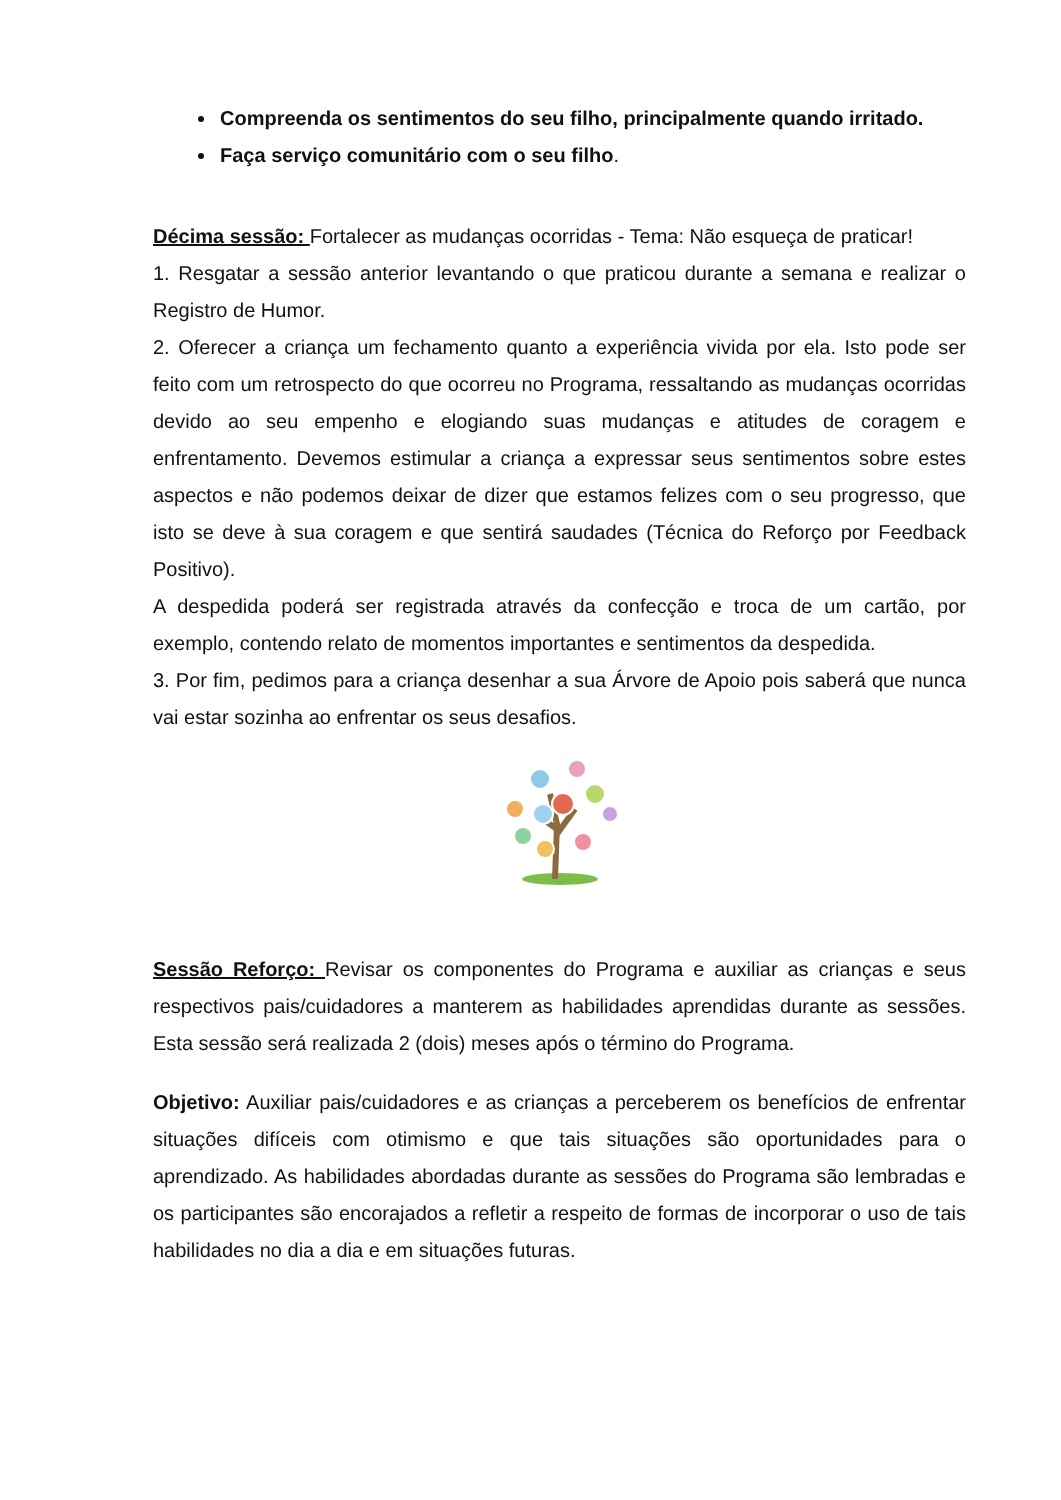Compreenda os sentimentos do seu filho, principalmente quando irritado.
Faça serviço comunitário com o seu filho.
Décima sessão: Fortalecer as mudanças ocorridas - Tema: Não esqueça de praticar!
1. Resgatar a sessão anterior levantando o que praticou durante a semana e realizar o Registro de Humor.
2. Oferecer a criança um fechamento quanto a experiência vivida por ela. Isto pode ser feito com um retrospecto do que ocorreu no Programa, ressaltando as mudanças ocorridas devido ao seu empenho e elogiando suas mudanças e atitudes de coragem e enfrentamento. Devemos estimular a criança a expressar seus sentimentos sobre estes aspectos e não podemos deixar de dizer que estamos felizes com o seu progresso, que isto se deve à sua coragem e que sentirá saudades (Técnica do Reforço por Feedback Positivo).
A despedida poderá ser registrada através da confecção e troca de um cartão, por exemplo, contendo relato de momentos importantes e sentimentos da despedida.
3. Por fim, pedimos para a criança desenhar a sua Árvore de Apoio pois saberá que nunca vai estar sozinha ao enfrentar os seus desafios.
Sessão Reforço: Revisar os componentes do Programa e auxiliar as crianças e seus respectivos pais/cuidadores a manterem as habilidades aprendidas durante as sessões. Esta sessão será realizada 2 (dois) meses após o término do Programa.
Objetivo: Auxiliar pais/cuidadores e as crianças a perceberem os benefícios de enfrentar situações difíceis com otimismo e que tais situações são oportunidades para o aprendizado. As habilidades abordadas durante as sessões do Programa são lembradas e os participantes são encorajados a refletir a respeito de formas de incorporar o uso de tais habilidades no dia a dia e em situações futuras.